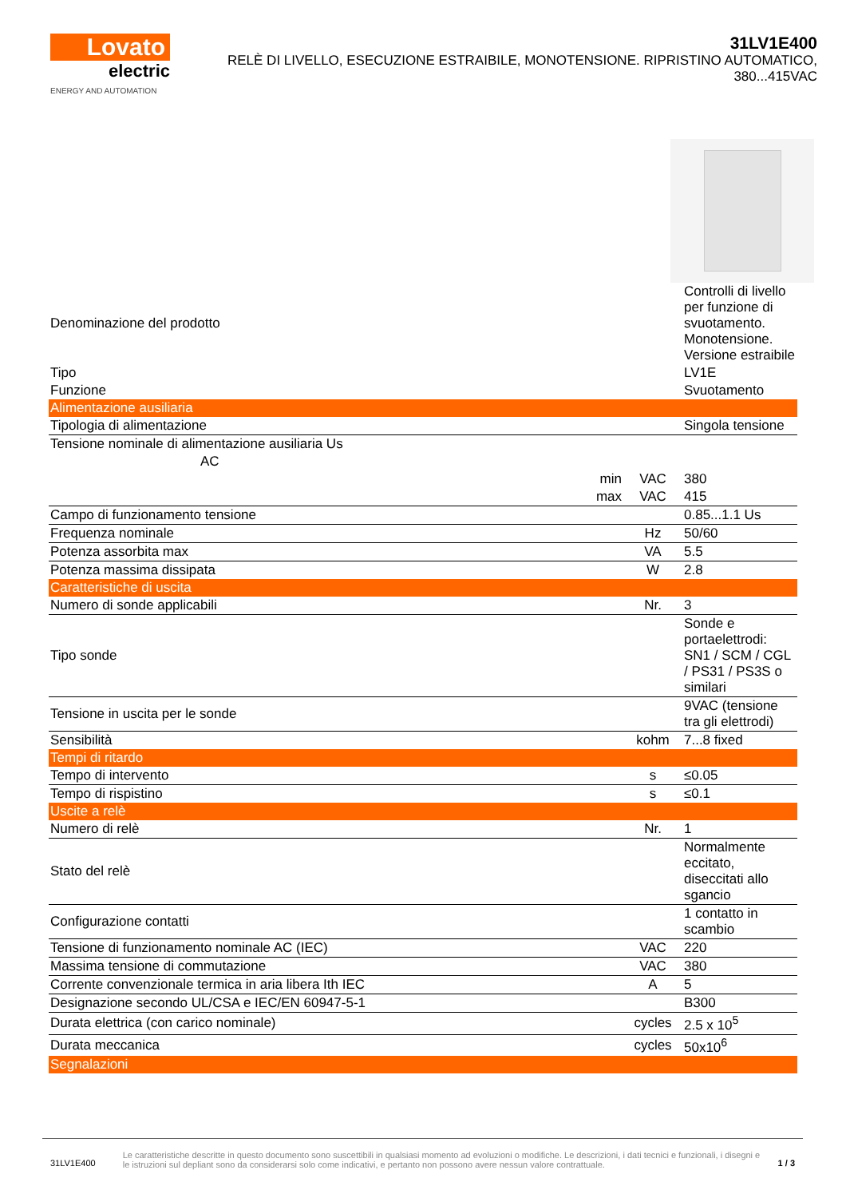Lovato
electric
ENERGY AND AUTOMATION
31LV1E400
RELÈ DI LIVELLO, ESECUZIONE ESTRAIBILE, MONOTENSIONE. RIPRISTINO AUTOMATICO, 380...415VAC
| Denominazione del prodotto | | | Controlli di livello per funzione di svuotamento. Monotensione. Versione estraibile |
| Tipo | | | LV1E |
| Funzione | | | Svuotamento |
| Alimentazione ausiliaria | | | |
| Tipologia di alimentazione | | | Singola tensione |
| Tensione nominale di alimentazione ausiliaria Us | | | |
| AC | | | |
| | min | VAC | 380 |
| | max | VAC | 415 |
| Campo di funzionamento tensione | | | 0.85...1.1 Us |
| Frequenza nominale | | Hz | 50/60 |
| Potenza assorbita max | | VA | 5.5 |
| Potenza massima dissipata | | W | 2.8 |
| Caratteristiche di uscita | | | |
| Numero di sonde applicabili | | Nr. | 3 |
| Tipo sonde | | | Sonde e portaelettrodi: SN1 / SCM / CGL / PS31 / PS3S o similari |
| Tensione in uscita per le sonde | | | 9VAC (tensione tra gli elettrodi) |
| Sensibilità | | kohm | 7...8 fixed |
| Tempi di ritardo | | | |
| Tempo di intervento | | s | ≤0.05 |
| Tempo di rispistino | | s | ≤0.1 |
| Uscite a relè | | | |
| Numero di relè | | Nr. | 1 |
| Stato del relè | | | Normalmente eccitato, diseccitati allo sgancio |
| Configurazione contatti | | | 1 contatto in scambio |
| Tensione di funzionamento nominale AC (IEC) | | VAC | 220 |
| Massima tensione di commutazione | | VAC | 380 |
| Corrente convenzionale termica in aria libera Ith IEC | | A | 5 |
| Designazione secondo UL/CSA e IEC/EN 60947-5-1 | | | B300 |
| Durata elettrica (con carico nominale) | | cycles | 2.5 x 10<sup>5</sup> |
| Durata meccanica | | cycles | 50x10<sup>6</sup> |
| Segnalazioni | | | |
31LV1E400
Le caratteristiche descritte in questo documento sono suscettibili in qualsiasi momento ad evoluzioni o modifiche. Le descrizioni, i dati tecnici e funzionali, i disegni e le istruzioni sul depliant sono da considerarsi solo come indicativi, e pertanto non possono avere nessun valore contrattuale.
1 / 3